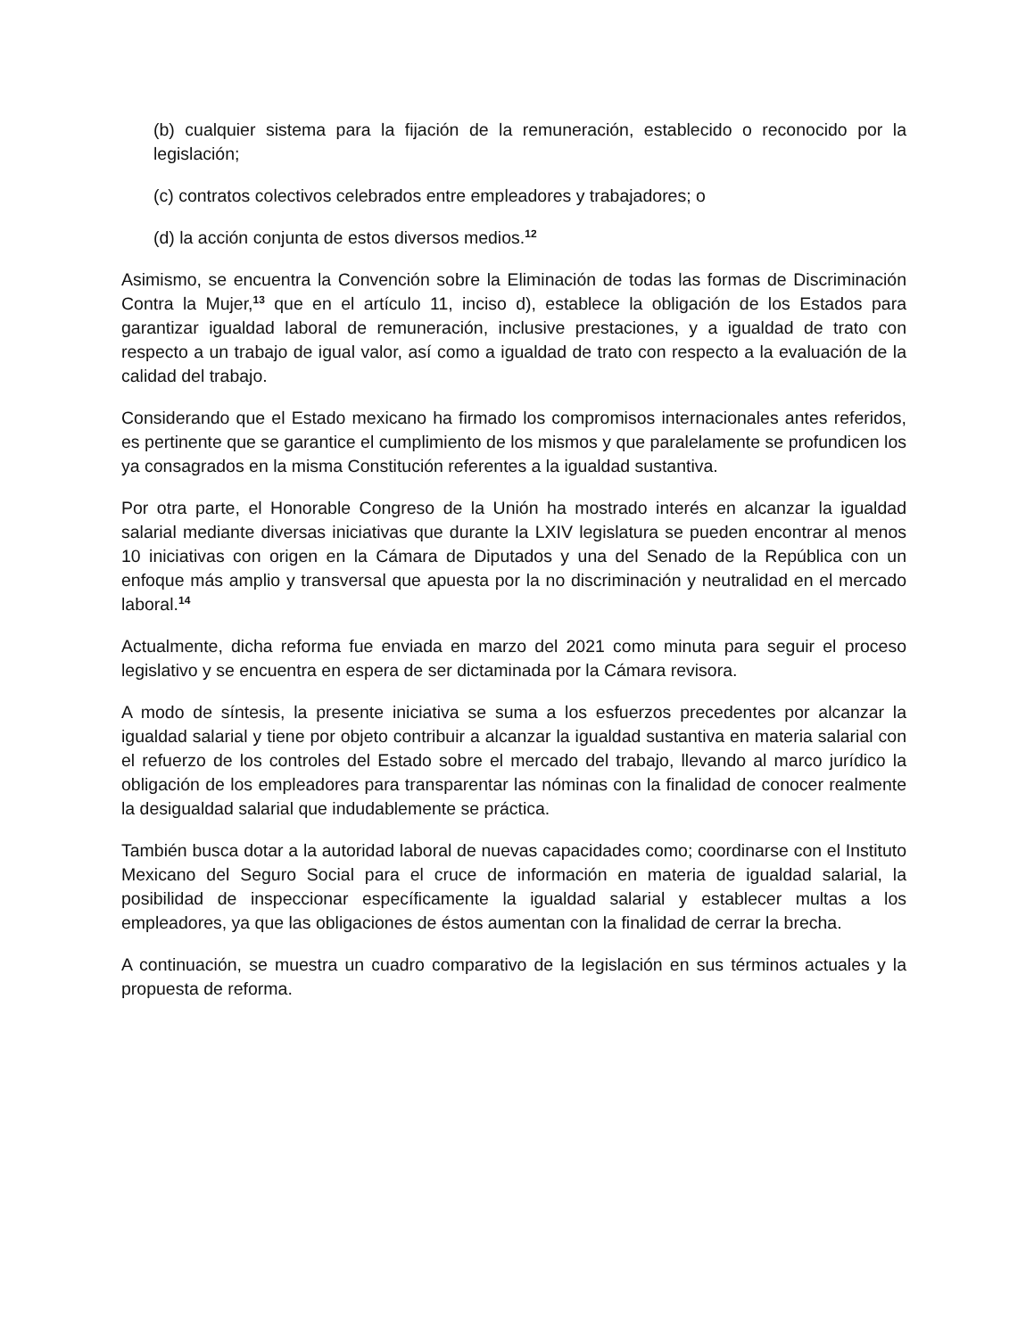(b) cualquier sistema para la fijación de la remuneración, establecido o reconocido por la legislación;
(c) contratos colectivos celebrados entre empleadores y trabajadores; o
(d) la acción conjunta de estos diversos medios.<sup>12</sup>
Asimismo, se encuentra la Convención sobre la Eliminación de todas las formas de Discriminación Contra la Mujer,<sup>13</sup> que en el artículo 11, inciso d), establece la obligación de los Estados para garantizar igualdad laboral de remuneración, inclusive prestaciones, y a igualdad de trato con respecto a un trabajo de igual valor, así como a igualdad de trato con respecto a la evaluación de la calidad del trabajo.
Considerando que el Estado mexicano ha firmado los compromisos internacionales antes referidos, es pertinente que se garantice el cumplimiento de los mismos y que paralelamente se profundicen los ya consagrados en la misma Constitución referentes a la igualdad sustantiva.
Por otra parte, el Honorable Congreso de la Unión ha mostrado interés en alcanzar la igualdad salarial mediante diversas iniciativas que durante la LXIV legislatura se pueden encontrar al menos 10 iniciativas con origen en la Cámara de Diputados y una del Senado de la República con un enfoque más amplio y transversal que apuesta por la no discriminación y neutralidad en el mercado laboral.<sup>14</sup>
Actualmente, dicha reforma fue enviada en marzo del 2021 como minuta para seguir el proceso legislativo y se encuentra en espera de ser dictaminada por la Cámara revisora.
A modo de síntesis, la presente iniciativa se suma a los esfuerzos precedentes por alcanzar la igualdad salarial y tiene por objeto contribuir a alcanzar la igualdad sustantiva en materia salarial con el refuerzo de los controles del Estado sobre el mercado del trabajo, llevando al marco jurídico la obligación de los empleadores para transparentar las nóminas con la finalidad de conocer realmente la desigualdad salarial que indudablemente se práctica.
También busca dotar a la autoridad laboral de nuevas capacidades como; coordinarse con el Instituto Mexicano del Seguro Social para el cruce de información en materia de igualdad salarial, la posibilidad de inspeccionar específicamente la igualdad salarial y establecer multas a los empleadores, ya que las obligaciones de éstos aumentan con la finalidad de cerrar la brecha.
A continuación, se muestra un cuadro comparativo de la legislación en sus términos actuales y la propuesta de reforma.